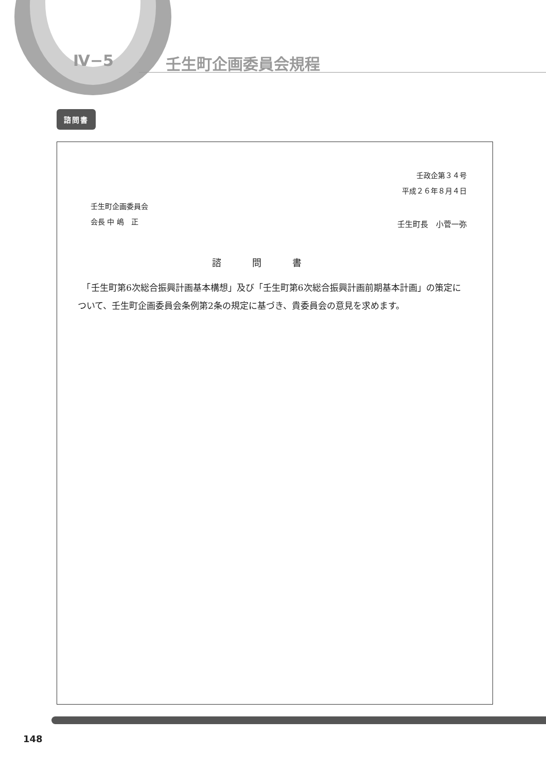Ⅳ−5
壬生町企画委員会規程
諮問書
壬政企第３４号
平成２６年８月４日
壬生町企画委員会
会長 中 嶋　正
壬生町長　小菅一弥
諮問書
　「壬生町第6次総合振興計画基本構想」及び「壬生町第6次総合振興計画前期基本計画」の策定について、壬生町企画委員会条例第2条の規定に基づき、貴委員会の意見を求めます。
148